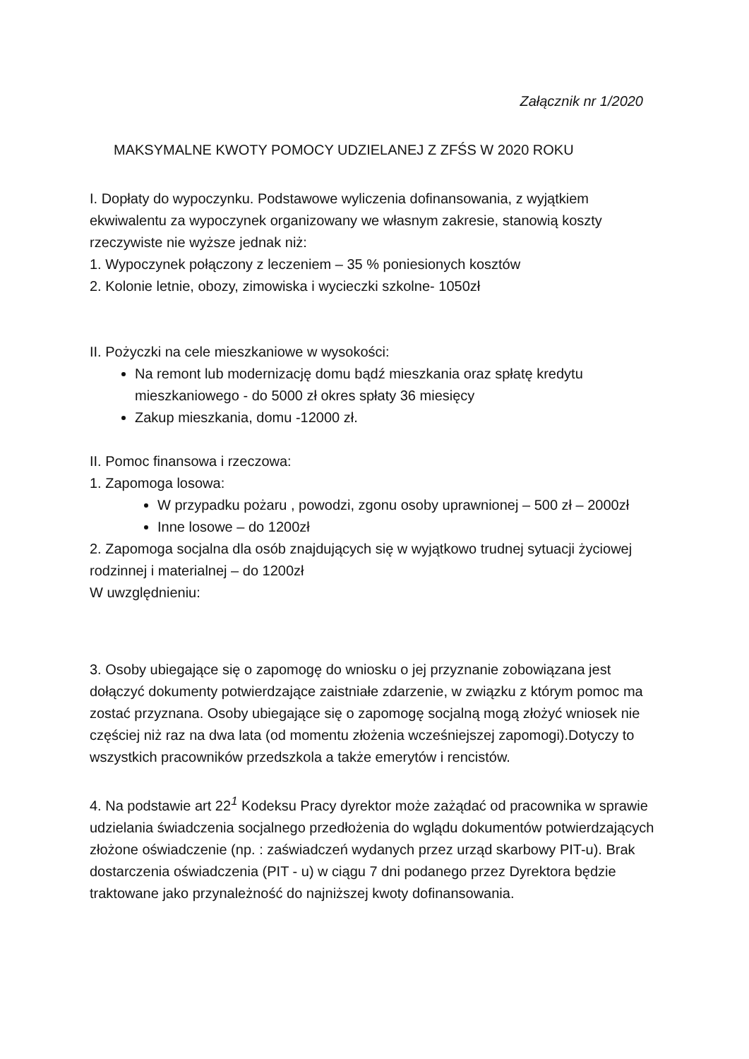Załącznik nr 1/2020
MAKSYMALNE KWOTY POMOCY UDZIELANEJ Z ZFŚS W 2020 ROKU
I. Dopłaty do wypoczynku. Podstawowe wyliczenia dofinansowania, z wyjątkiem ekwiwalentu za wypoczynek organizowany we własnym zakresie, stanowią koszty rzeczywiste nie wyższe jednak niż:
1. Wypoczynek połączony z leczeniem – 35 % poniesionych kosztów
2. Kolonie letnie, obozy, zimowiska i wycieczki szkolne- 1050zł
II. Pożyczki na cele mieszkaniowe w wysokości:
Na remont lub modernizację domu bądź mieszkania oraz spłatę kredytu mieszkaniowego - do 5000 zł okres spłaty 36 miesięcy
Zakup mieszkania, domu -12000 zł.
II. Pomoc finansowa i rzeczowa:
1. Zapomoga losowa:
W przypadku pożaru , powodzi, zgonu osoby uprawnionej – 500 zł – 2000zł
Inne losowe – do 1200zł
2. Zapomoga socjalna dla osób znajdujących się w wyjątkowo trudnej sytuacji życiowej rodzinnej i materialnej – do 1200zł
W uwzględnieniu:
3. Osoby ubiegające się o zapomogę do wniosku o jej przyznanie zobowiązana jest dołączyć dokumenty potwierdzające zaistniałe zdarzenie, w związku z którym pomoc ma zostać przyznana. Osoby ubiegające się o zapomogę socjalną mogą złożyć wniosek nie częściej niż raz na dwa lata (od momentu złożenia wcześniejszej zapomogi).Dotyczy to wszystkich pracowników przedszkola a także emerytów i rencistów.
4. Na podstawie art 22<sup>1</sup> Kodeksu Pracy dyrektor może zażądać od pracownika w sprawie udzielania świadczenia socjalnego przedłożenia do wglądu dokumentów potwierdzających złożone oświadczenie (np. : zaświadczeń wydanych przez urząd skarbowy PIT-u). Brak dostarczenia oświadczenia (PIT - u) w ciągu 7 dni podanego przez Dyrektora będzie traktowane jako przynależność do najniższej kwoty dofinansowania.